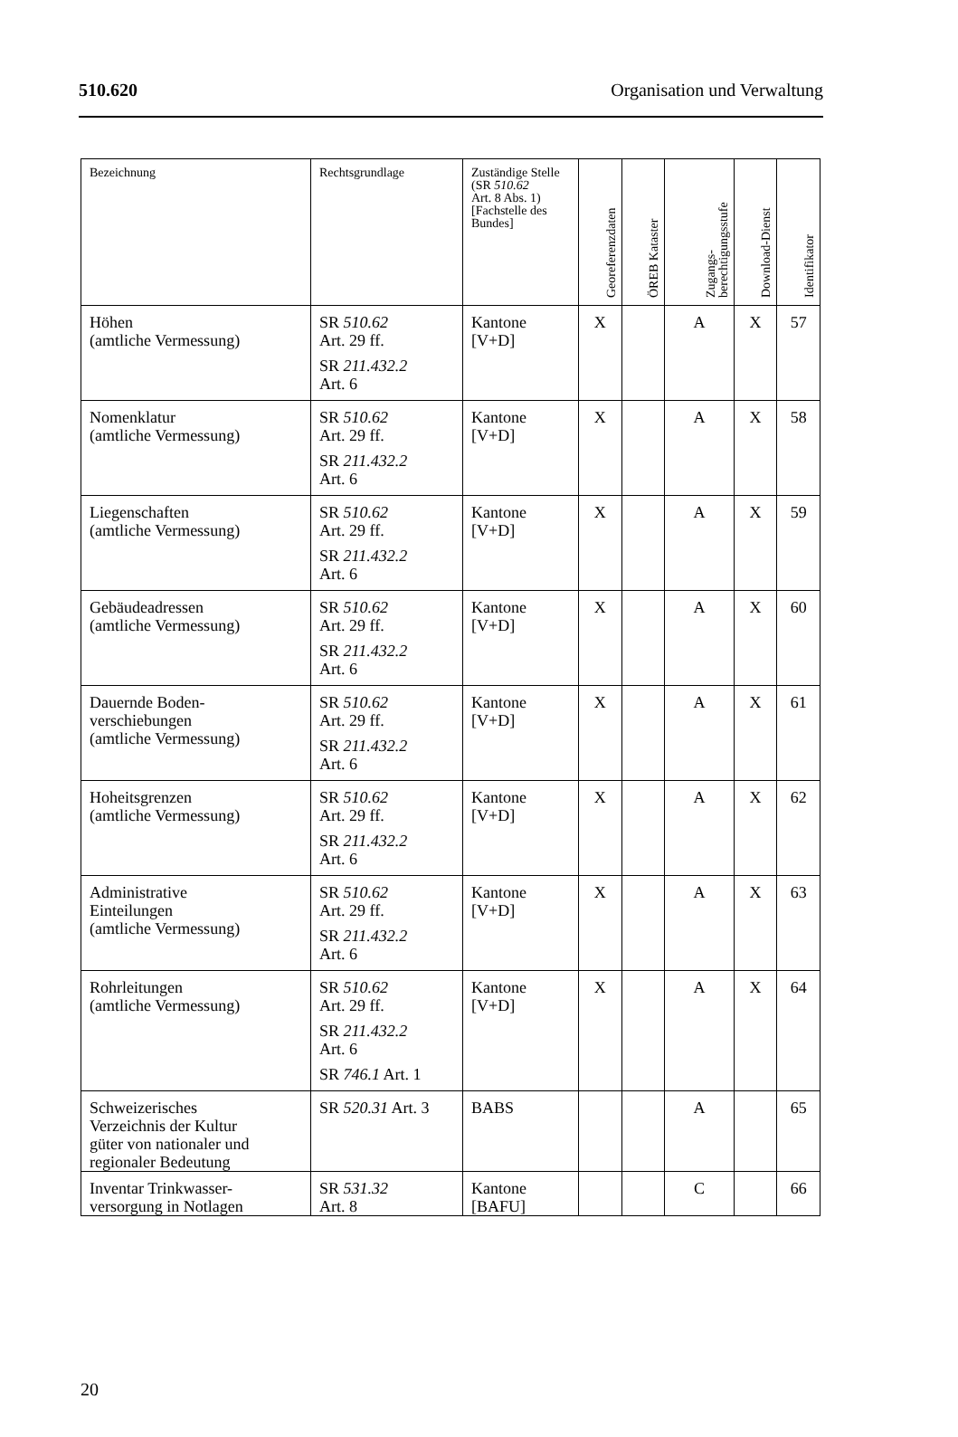510.620 Organisation und Verwaltung
| Bezeichnung | Rechtsgrundlage | Zuständige Stelle (SR 510.62 Art. 8 Abs. 1) [Fachstelle des Bundes] | Georeferenzdaten | ÖREB Kataster | Zugangs- berechtigungsstufe | Download-Dienst | Identifikator |
| --- | --- | --- | --- | --- | --- | --- | --- |
| Höhen (amtliche Vermessung) | SR 510.62 Art. 29 ff. SR 211.432.2 Art. 6 | Kantone [V+D] | X | | A | X | 57 |
| Nomenklatur (amtliche Vermessung) | SR 510.62 Art. 29 ff. SR 211.432.2 Art. 6 | Kantone [V+D] | X | | A | X | 58 |
| Liegenschaften (amtliche Vermessung) | SR 510.62 Art. 29 ff. SR 211.432.2 Art. 6 | Kantone [V+D] | X | | A | X | 59 |
| Gebäudeadressen (amtliche Vermessung) | SR 510.62 Art. 29 ff. SR 211.432.2 Art. 6 | Kantone [V+D] | X | | A | X | 60 |
| Dauernde Boden- verschiebungen (amtliche Vermessung) | SR 510.62 Art. 29 ff. SR 211.432.2 Art. 6 | Kantone [V+D] | X | | A | X | 61 |
| Hoheitsgrenzen (amtliche Vermessung) | SR 510.62 Art. 29 ff. SR 211.432.2 Art. 6 | Kantone [V+D] | X | | A | X | 62 |
| Administrative Einteilungen (amtliche Vermessung) | SR 510.62 Art. 29 ff. SR 211.432.2 Art. 6 | Kantone [V+D] | X | | A | X | 63 |
| Rohrleitungen (amtliche Vermessung) | SR 510.62 Art. 29 ff. SR 211.432.2 Art. 6 SR 746.1 Art. 1 | Kantone [V+D] | X | | A | X | 64 |
| Schweizerisches Verzeichnis der Kultur güter von nationaler und regionaler Bedeutung | SR 520.31 Art. 3 | BABS | | | A | | 65 |
| Inventar Trinkwasser- versorgung in Notlagen | SR 531.32 Art. 8 | Kantone [BAFU] | | | C | | 66 |
20